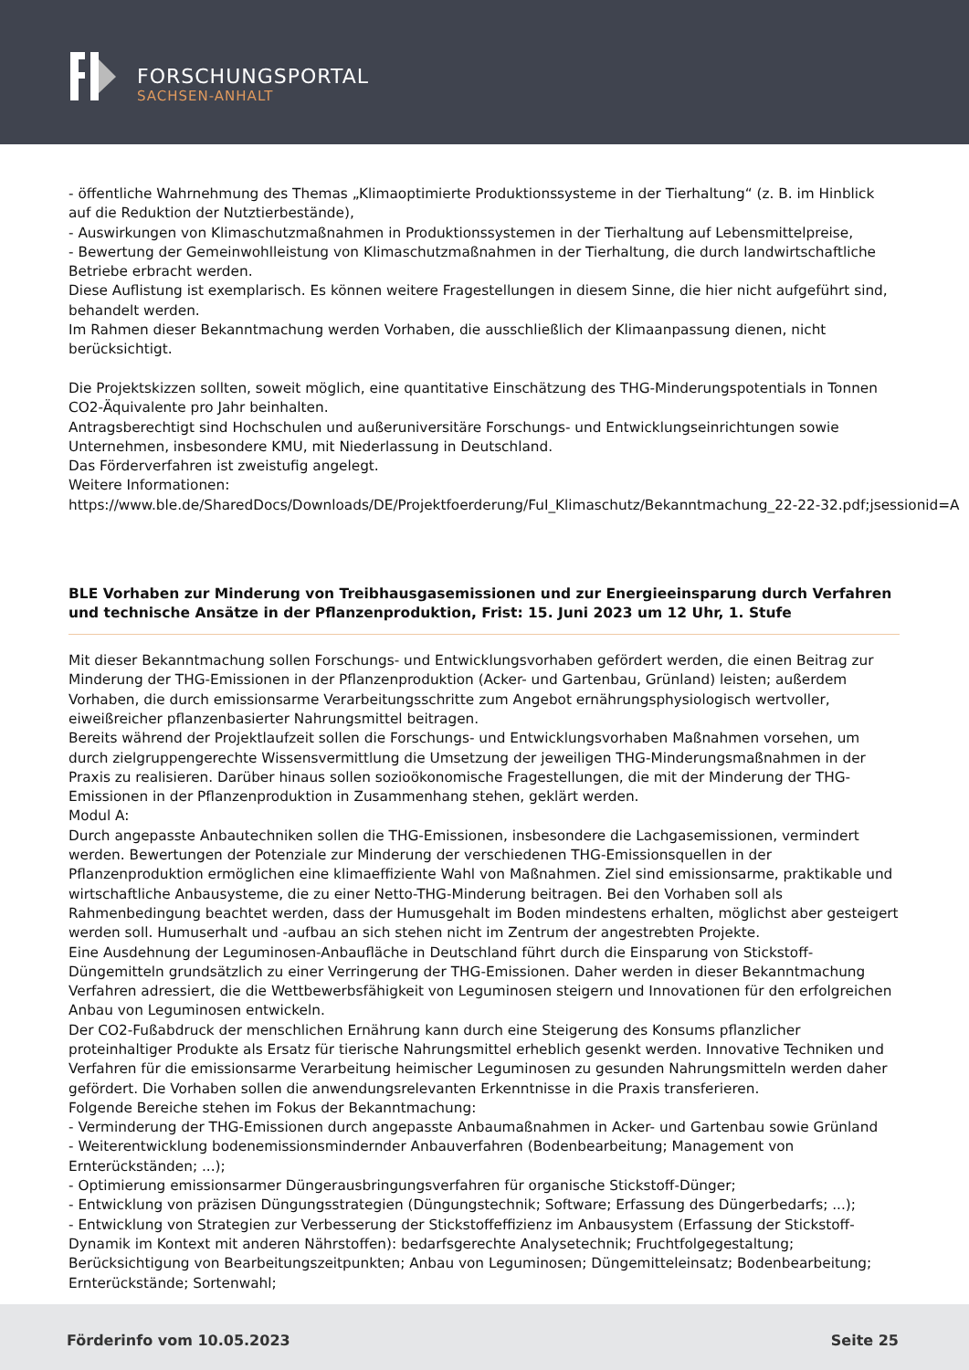FORSCHUNGSPORTAL
SACHSEN-ANHALT
- öffentliche Wahrnehmung des Themas „Klimaoptimierte Produktionssysteme in der Tierhaltung“ (z. B. im Hinblick auf die Reduktion der Nutztierbestände),
- Auswirkungen von Klimaschutzmaßnahmen in Produktionssystemen in der Tierhaltung auf Lebensmittelpreise,
- Bewertung der Gemeinwohlleistung von Klimaschutzmaßnahmen in der Tierhaltung, die durch landwirtschaftliche Betriebe erbracht werden.
Diese Auflistung ist exemplarisch. Es können weitere Fragestellungen in diesem Sinne, die hier nicht aufgeführt sind, behandelt werden.
Im Rahmen dieser Bekanntmachung werden Vorhaben, die ausschließlich der Klimaanpassung dienen, nicht berücksichtigt.
Die Projektskizzen sollten, soweit möglich, eine quantitative Einschätzung des THG-Minderungspotentials in Tonnen CO2-Äquivalente pro Jahr beinhalten.
Antragsberechtigt sind Hochschulen und außeruniversitäre Forschungs- und Entwicklungseinrichtungen sowie Unternehmen, insbesondere KMU, mit Niederlassung in Deutschland.
Das Förderverfahren ist zweistufig angelegt.
Weitere Informationen:
https://www.ble.de/SharedDocs/Downloads/DE/Projektfoerderung/FuI_Klimaschutz/Bekanntmachung_22-22-32.pdf;jsessionid=A
BLE Vorhaben zur Minderung von Treibhausgasemissionen und zur Energieeinsparung durch Verfahren und technische Ansätze in der Pflanzenproduktion, Frist: 15. Juni 2023 um 12 Uhr, 1. Stufe
Mit dieser Bekanntmachung sollen Forschungs- und Entwicklungsvorhaben gefördert werden, die einen Beitrag zur Minderung der THG-Emissionen in der Pflanzenproduktion (Acker- und Gartenbau, Grünland) leisten; außerdem Vorhaben, die durch emissionsarme Verarbeitungsschritte zum Angebot ernährungsphysiologisch wertvoller, eiweißreicher pflanzenbasierter Nahrungsmittel beitragen.
Bereits während der Projektlaufzeit sollen die Forschungs- und Entwicklungsvorhaben Maßnahmen vorsehen, um durch zielgruppengerechte Wissensvermittlung die Umsetzung der jeweiligen THG-Minderungsmaßnahmen in der Praxis zu realisieren. Darüber hinaus sollen sozioökonomische Fragestellungen, die mit der Minderung der THG-Emissionen in der Pflanzenproduktion in Zusammenhang stehen, geklärt werden.
Modul A:
Durch angepasste Anbautechniken sollen die THG-Emissionen, insbesondere die Lachgasemissionen, vermindert werden. Bewertungen der Potenziale zur Minderung der verschiedenen THG-Emissionsquellen in der Pflanzenproduktion ermöglichen eine klimaeffiziente Wahl von Maßnahmen. Ziel sind emissionsarme, praktikable und wirtschaftliche Anbausysteme, die zu einer Netto-THG-Minderung beitragen. Bei den Vorhaben soll als Rahmenbedingung beachtet werden, dass der Humusgehalt im Boden mindestens erhalten, möglichst aber gesteigert werden soll. Humuserhalt und -aufbau an sich stehen nicht im Zentrum der angestrebten Projekte.
Eine Ausdehnung der Leguminosen-Anbaufläche in Deutschland führt durch die Einsparung von Stickstoff-Düngemitteln grundsätzlich zu einer Verringerung der THG-Emissionen. Daher werden in dieser Bekanntmachung Verfahren adressiert, die die Wettbewerbsfähigkeit von Leguminosen steigern und Innovationen für den erfolgreichen Anbau von Leguminosen entwickeln.
Der CO2-Fußabdruck der menschlichen Ernährung kann durch eine Steigerung des Konsums pflanzlicher proteinhaltiger Produkte als Ersatz für tierische Nahrungsmittel erheblich gesenkt werden. Innovative Techniken und Verfahren für die emissionsarme Verarbeitung heimischer Leguminosen zu gesunden Nahrungsmitteln werden daher gefördert. Die Vorhaben sollen die anwendungsrelevanten Erkenntnisse in die Praxis transferieren.
Folgende Bereiche stehen im Fokus der Bekanntmachung:
- Verminderung der THG-Emissionen durch angepasste Anbaumaßnahmen in Acker- und Gartenbau sowie Grünland
- Weiterentwicklung bodenemissionsmindernder Anbauverfahren (Bodenbearbeitung; Management von Ernterückständen; ...);
- Optimierung emissionsarmer Düngerausbringungsverfahren für organische Stickstoff-Dünger;
- Entwicklung von präzisen Düngungsstrategien (Düngungstechnik; Software; Erfassung des Düngerbedarfs; ...);
- Entwicklung von Strategien zur Verbesserung der Stickstoffeffizienz im Anbausystem (Erfassung der Stickstoff- Dynamik im Kontext mit anderen Nährstoffen): bedarfsgerechte Analysetechnik; Fruchtfolgegestaltung; Berücksichtigung von Bearbeitungszeitpunkten; Anbau von Leguminosen; Düngemitteleinsatz; Bodenbearbeitung; Ernterückstände; Sortenwahl;
Förderinfo vom 10.05.2023 Seite 25